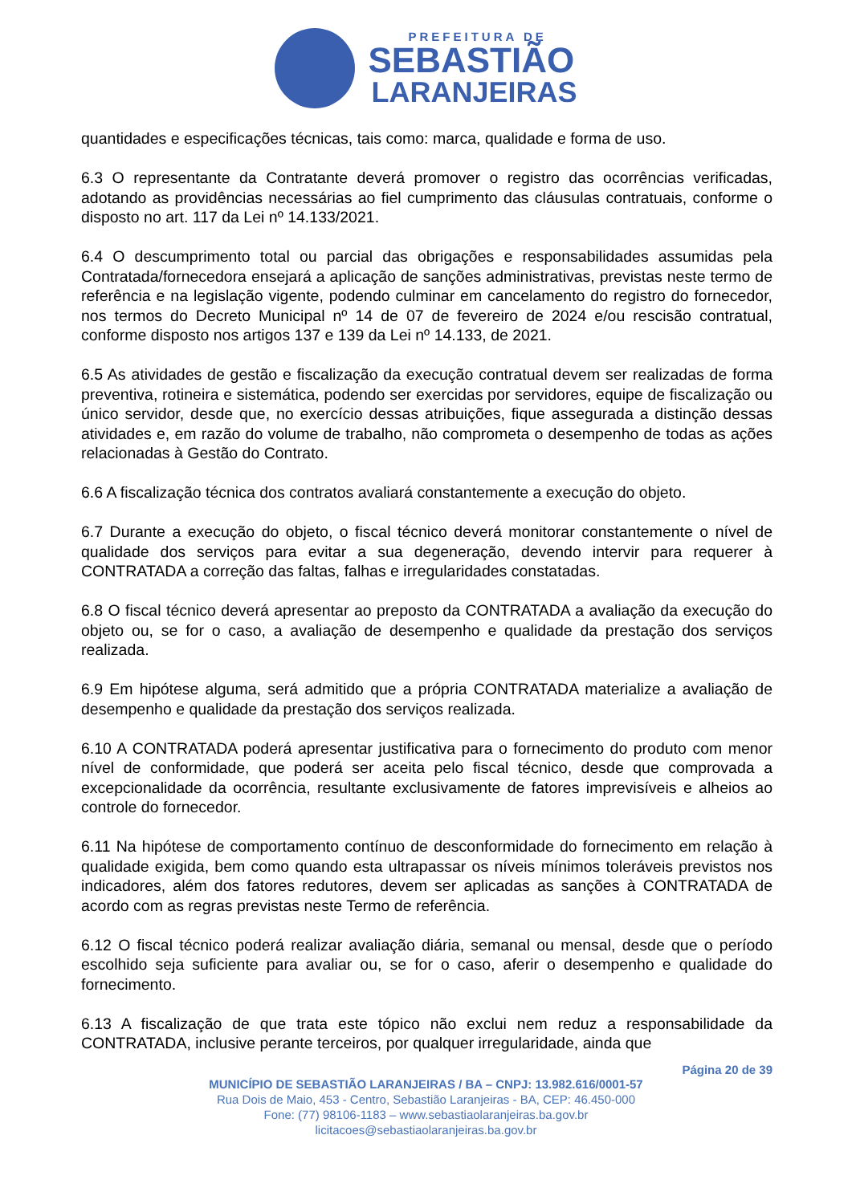PREFEITURA DE
SEBASTIÃO
LARANJEIRAS
quantidades e especificações técnicas, tais como: marca, qualidade e forma de uso.
6.3 O representante da Contratante deverá promover o registro das ocorrências verificadas, adotando as providências necessárias ao fiel cumprimento das cláusulas contratuais, conforme o disposto no art. 117 da Lei nº 14.133/2021.
6.4 O descumprimento total ou parcial das obrigações e responsabilidades assumidas pela Contratada/fornecedora ensejará a aplicação de sanções administrativas, previstas neste termo de referência e na legislação vigente, podendo culminar em cancelamento do registro do fornecedor, nos termos do Decreto Municipal nº 14 de 07 de fevereiro de 2024 e/ou rescisão contratual, conforme disposto nos artigos 137 e 139 da Lei nº 14.133, de 2021.
6.5 As atividades de gestão e fiscalização da execução contratual devem ser realizadas de forma preventiva, rotineira e sistemática, podendo ser exercidas por servidores, equipe de fiscalização ou único servidor, desde que, no exercício dessas atribuições, fique assegurada a distinção dessas atividades e, em razão do volume de trabalho, não comprometa o desempenho de todas as ações relacionadas à Gestão do Contrato.
6.6 A fiscalização técnica dos contratos avaliará constantemente a execução do objeto.
6.7 Durante a execução do objeto, o fiscal técnico deverá monitorar constantemente o nível de qualidade dos serviços para evitar a sua degeneração, devendo intervir para requerer à CONTRATADA a correção das faltas, falhas e irregularidades constatadas.
6.8 O fiscal técnico deverá apresentar ao preposto da CONTRATADA a avaliação da execução do objeto ou, se for o caso, a avaliação de desempenho e qualidade da prestação dos serviços realizada.
6.9 Em hipótese alguma, será admitido que a própria CONTRATADA materialize a avaliação de desempenho e qualidade da prestação dos serviços realizada.
6.10 A CONTRATADA poderá apresentar justificativa para o fornecimento do produto com menor nível de conformidade, que poderá ser aceita pelo fiscal técnico, desde que comprovada a excepcionalidade da ocorrência, resultante exclusivamente de fatores imprevisíveis e alheios ao controle do fornecedor.
6.11 Na hipótese de comportamento contínuo de desconformidade do fornecimento em relação à qualidade exigida, bem como quando esta ultrapassar os níveis mínimos toleráveis previstos nos indicadores, além dos fatores redutores, devem ser aplicadas as sanções à CONTRATADA de acordo com as regras previstas neste Termo de referência.
6.12 O fiscal técnico poderá realizar avaliação diária, semanal ou mensal, desde que o período escolhido seja suficiente para avaliar ou, se for o caso, aferir o desempenho e qualidade do fornecimento.
6.13 A fiscalização de que trata este tópico não exclui nem reduz a responsabilidade da CONTRATADA, inclusive perante terceiros, por qualquer irregularidade, ainda que
Página 20 de 39
MUNICÍPIO DE SEBASTIÃO LARANJEIRAS / BA – CNPJ: 13.982.616/0001-57
Rua Dois de Maio, 453 - Centro, Sebastião Laranjeiras - BA, CEP: 46.450-000
Fone: (77) 98106-1183 – www.sebastiaolaranjeiras.ba.gov.br
licitacoes@sebastiaolaranjeiras.ba.gov.br